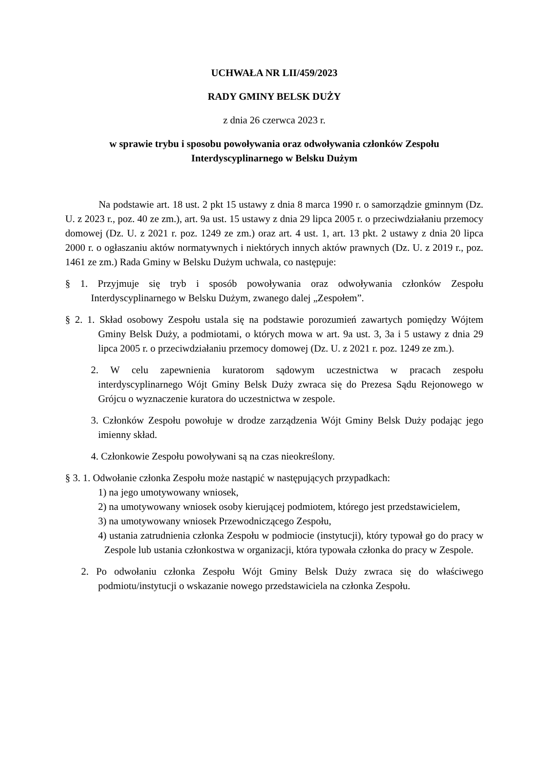UCHWAŁA NR LII/459/2023
RADY GMINY BELSK DUŻY
z dnia 26 czerwca 2023 r.
w sprawie trybu i sposobu powoływania oraz odwoływania członków Zespołu
Interdyscyplinarnego w Belsku Dużym
Na podstawie art. 18 ust. 2 pkt 15 ustawy z dnia 8 marca 1990 r. o samorządzie gminnym (Dz. U. z 2023 r., poz. 40 ze zm.), art. 9a ust. 15 ustawy z dnia 29 lipca 2005 r. o przeciwdziałaniu przemocy domowej (Dz. U. z 2021 r. poz. 1249 ze zm.) oraz art. 4 ust. 1, art. 13 pkt. 2 ustawy z dnia 20 lipca 2000 r. o ogłaszaniu aktów normatywnych i niektórych innych aktów prawnych (Dz. U. z 2019 r., poz. 1461 ze zm.) Rada Gminy w Belsku Dużym uchwala, co następuje:
§ 1. Przyjmuje się tryb i sposób powoływania oraz odwoływania członków Zespołu Interdyscyplinarnego w Belsku Dużym, zwanego dalej „Zespołem”.
§ 2. 1. Skład osobowy Zespołu ustala się na podstawie porozumień zawartych pomiędzy Wójtem Gminy Belsk Duży, a podmiotami, o których mowa w art. 9a ust. 3, 3a i 5 ustawy z dnia 29 lipca 2005 r. o przeciwdziałaniu przemocy domowej (Dz. U. z 2021 r. poz. 1249 ze zm.).
2. W celu zapewnienia kuratorom sądowym uczestnictwa w pracach zespołu interdyscyplinarnego Wójt Gminy Belsk Duży zwraca się do Prezesa Sądu Rejonowego w Grójcu o wyznaczenie kuratora do uczestnictwa w zespole.
3. Członków Zespołu powołuje w drodze zarządzenia Wójt Gminy Belsk Duży podając jego imienny skład.
4. Członkowie Zespołu powoływani są na czas nieokreślony.
§ 3. 1. Odwołanie członka Zespołu może nastąpić w następujących przypadkach:
1) na jego umotywowany wniosek,
2) na umotywowany wniosek osoby kierującej podmiotem, którego jest przedstawicielem,
3) na umotywowany wniosek Przewodniczącego Zespołu,
4) ustania zatrudnienia członka Zespołu w podmiocie (instytucji), który typował go do pracy w Zespole lub ustania członkostwa w organizacji, która typowała członka do pracy w Zespole.
2. Po odwołaniu członka Zespołu Wójt Gminy Belsk Duży zwraca się do właściwego podmiotu/instytucji o wskazanie nowego przedstawiciela na członka Zespołu.